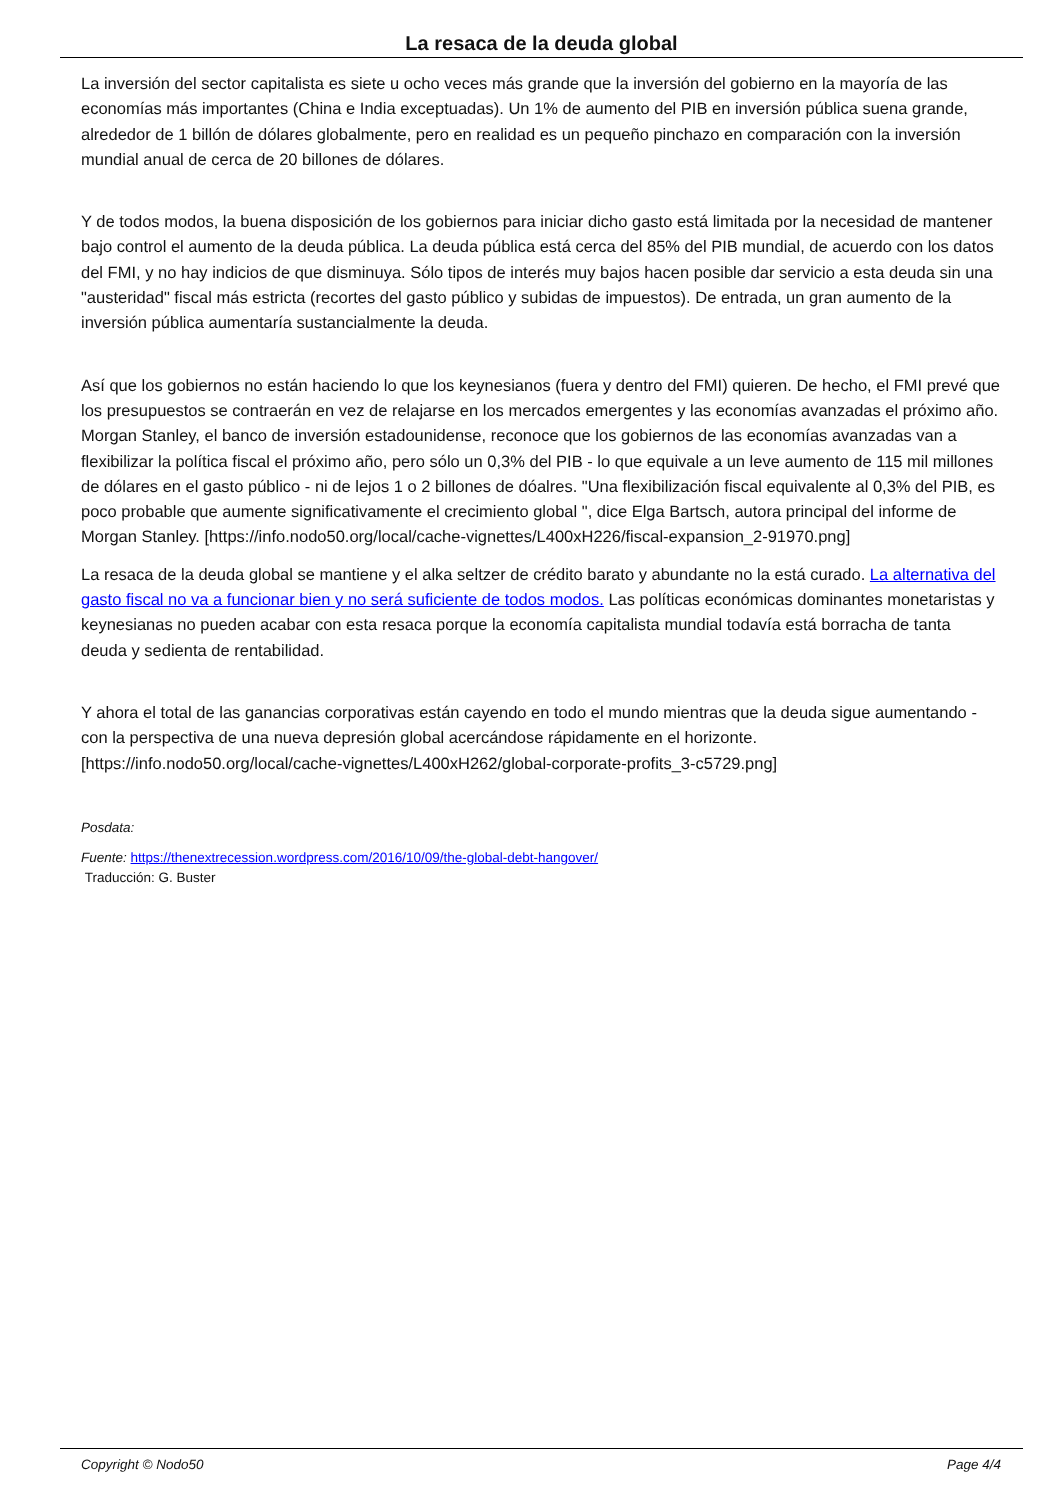La resaca de la deuda global
La inversión del sector capitalista es siete u ocho veces más grande que la inversión del gobierno en la mayoría de las economías más importantes (China e India exceptuadas). Un 1% de aumento del PIB en inversión pública suena grande, alrededor de 1 billón de dólares globalmente, pero en realidad es un pequeño pinchazo en comparación con la inversión mundial anual de cerca de 20 billones de dólares.
Y de todos modos, la buena disposición de los gobiernos para iniciar dicho gasto está limitada por la necesidad de mantener bajo control el aumento de la deuda pública. La deuda pública está cerca del 85% del PIB mundial, de acuerdo con los datos del FMI, y no hay indicios de que disminuya. Sólo tipos de interés muy bajos hacen posible dar servicio a esta deuda sin una "austeridad" fiscal más estricta (recortes del gasto público y subidas de impuestos). De entrada, un gran aumento de la inversión pública aumentaría sustancialmente la deuda.
Así que los gobiernos no están haciendo lo que los keynesianos (fuera y dentro del FMI) quieren. De hecho, el FMI prevé que los presupuestos se contraerán en vez de relajarse en los mercados emergentes y las economías avanzadas el próximo año. Morgan Stanley, el banco de inversión estadounidense, reconoce que los gobiernos de las economías avanzadas van a flexibilizar la política fiscal el próximo año, pero sólo un 0,3% del PIB - lo que equivale a un leve aumento de 115 mil millones de dólares en el gasto público - ni de lejos 1 o 2 billones de dóalres. "Una flexibilización fiscal equivalente al 0,3% del PIB, es poco probable que aumente significativamente el crecimiento global ", dice Elga Bartsch, autora principal del informe de Morgan Stanley. [https://info.nodo50.org/local/cache-vignettes/L400xH226/fiscal-expansion_2-91970.png]
La resaca de la deuda global se mantiene y el alka seltzer de crédito barato y abundante no la está curado. La alternativa del gasto fiscal no va a funcionar bien y no será suficiente de todos modos. Las políticas económicas dominantes monetaristas y keynesianas no pueden acabar con esta resaca porque la economía capitalista mundial todavía está borracha de tanta deuda y sedienta de rentabilidad.
Y ahora el total de las ganancias corporativas están cayendo en todo el mundo mientras que la deuda sigue aumentando - con la perspectiva de una nueva depresión global acercándose rápidamente en el horizonte. [https://info.nodo50.org/local/cache-vignettes/L400xH262/global-corporate-profits_3-c5729.png]
Posdata:
Fuente: https://thenextrecession.wordpress.com/2016/10/09/the-global-debt-hangover/
Traducción: G. Buster
Copyright © Nodo50 Page 4/4